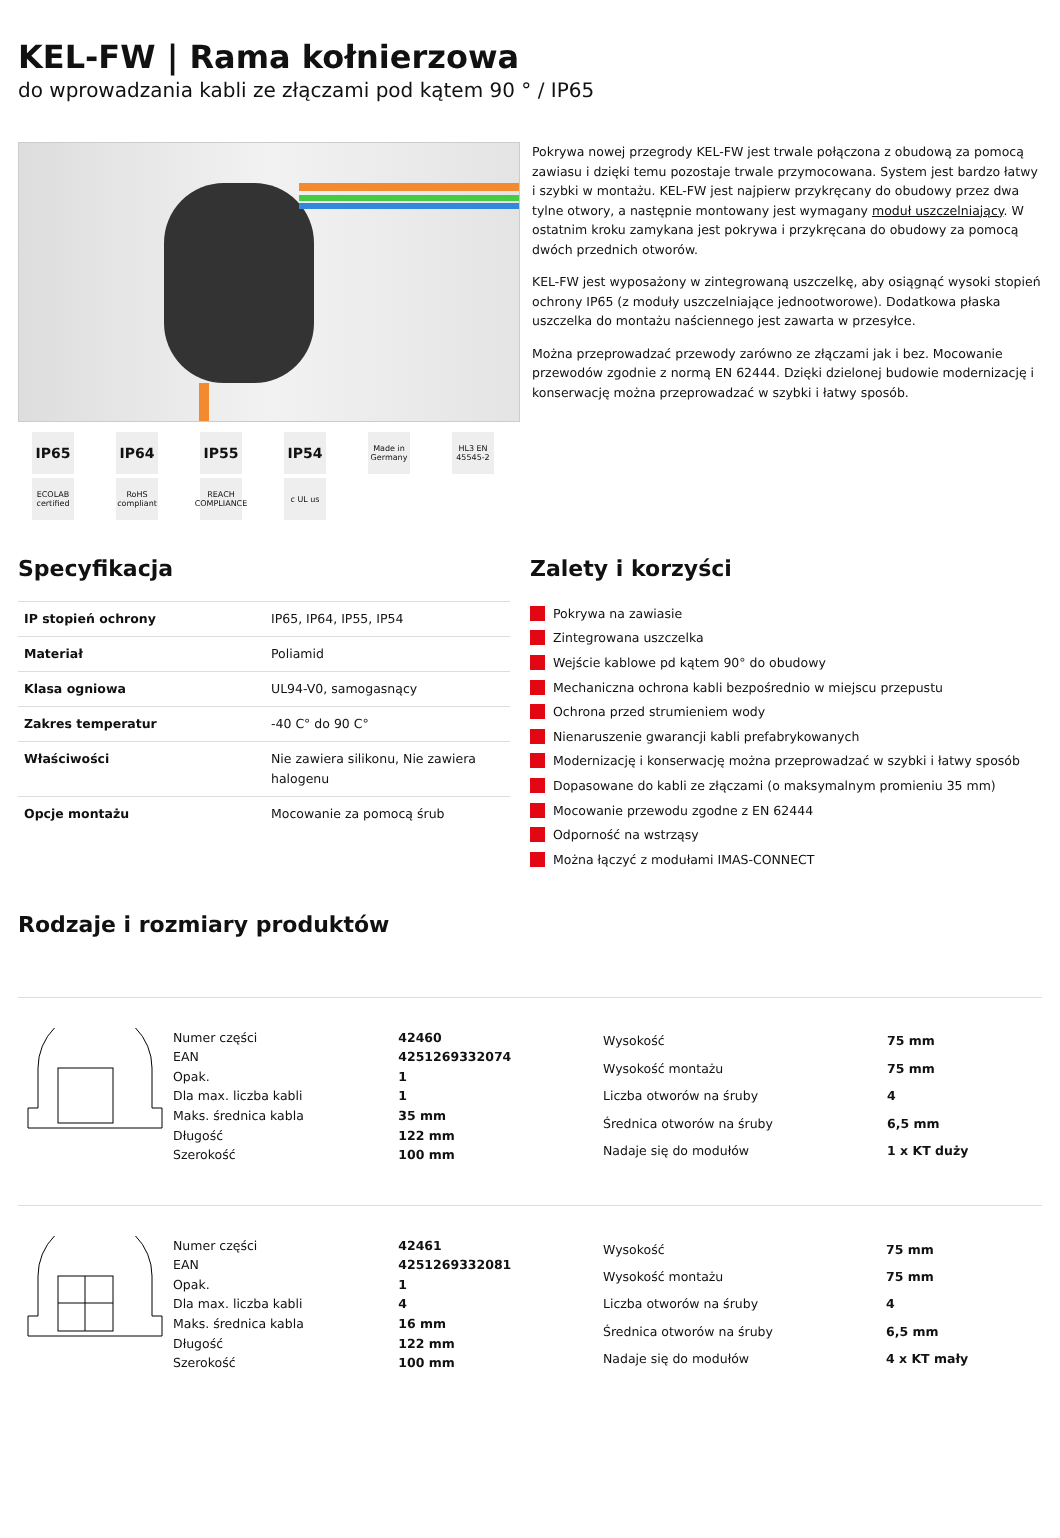KEL-FW | Rama kołnierzowa
do wprowadzania kabli ze złączami pod kątem 90 ° / IP65
IP65
IP64
IP55
IP54
Made in Germany
HL3 EN 45545-2
ECOLAB certified
RoHS compliant
REACH COMPLIANCE
c UL us
Pokrywa nowej przegrody KEL-FW jest trwale połączona z obudową za pomocą zawiasu i dzięki temu pozostaje trwale przymocowana. System jest bardzo łatwy i szybki w montażu. KEL-FW jest najpierw przykręcany do obudowy przez dwa tylne otwory, a następnie montowany jest wymagany moduł uszczelniający. W ostatnim kroku zamykana jest pokrywa i przykręcana do obudowy za pomocą dwóch przednich otworów.
KEL-FW jest wyposażony w zintegrowaną uszczelkę, aby osiągnąć wysoki stopień ochrony IP65 (z moduły uszczelniające jednootworowe). Dodatkowa płaska uszczelka do montażu naściennego jest zawarta w przesyłce.
Można przeprowadzać przewody zarówno ze złączami jak i bez. Mocowanie przewodów zgodnie z normą EN 62444. Dzięki dzielonej budowie modernizację i konserwację można przeprowadzać w szybki i łatwy sposób.
Specyfikacja
| IP stopień ochrony | IP65, IP64, IP55, IP54 |
| Materiał | Poliamid |
| Klasa ogniowa | UL94-V0, samogasnący |
| Zakres temperatur | -40 C° do 90 C° |
| Właściwości | Nie zawiera silikonu, Nie zawiera halogenu |
| Opcje montażu | Mocowanie za pomocą śrub |
Zalety i korzyści
Pokrywa na zawiasie
Zintegrowana uszczelka
Wejście kablowe pd kątem 90° do obudowy
Mechaniczna ochrona kabli bezpośrednio w miejscu przepustu
Ochrona przed strumieniem wody
Nienaruszenie gwarancji kabli prefabrykowanych
Modernizację i konserwację można przeprowadzać w szybki i łatwy sposób
Dopasowane do kabli ze złączami (o maksymalnym promieniu 35 mm)
Mocowanie przewodu zgodne z EN 62444
Odporność na wstrząsy
Można łączyć z modułami IMAS-CONNECT
Rodzaje i rozmiary produktów
| Numer części | 42460 |
| EAN | 4251269332074 |
| Opak. | 1 |
| Dla max. liczba kabli | 1 |
| Maks. średnica kabla | 35 mm |
| Długość | 122 mm |
| Szerokość | 100 mm |
| Wysokość | 75 mm |
| Wysokość montażu | 75 mm |
| Liczba otworów na śruby | 4 |
| Średnica otworów na śruby | 6,5 mm |
| Nadaje się do modułów | 1 x KT duży |
| Numer części | 42461 |
| EAN | 4251269332081 |
| Opak. | 1 |
| Dla max. liczba kabli | 4 |
| Maks. średnica kabla | 16 mm |
| Długość | 122 mm |
| Szerokość | 100 mm |
| Wysokość | 75 mm |
| Wysokość montażu | 75 mm |
| Liczba otworów na śruby | 4 |
| Średnica otworów na śruby | 6,5 mm |
| Nadaje się do modułów | 4 x KT mały |